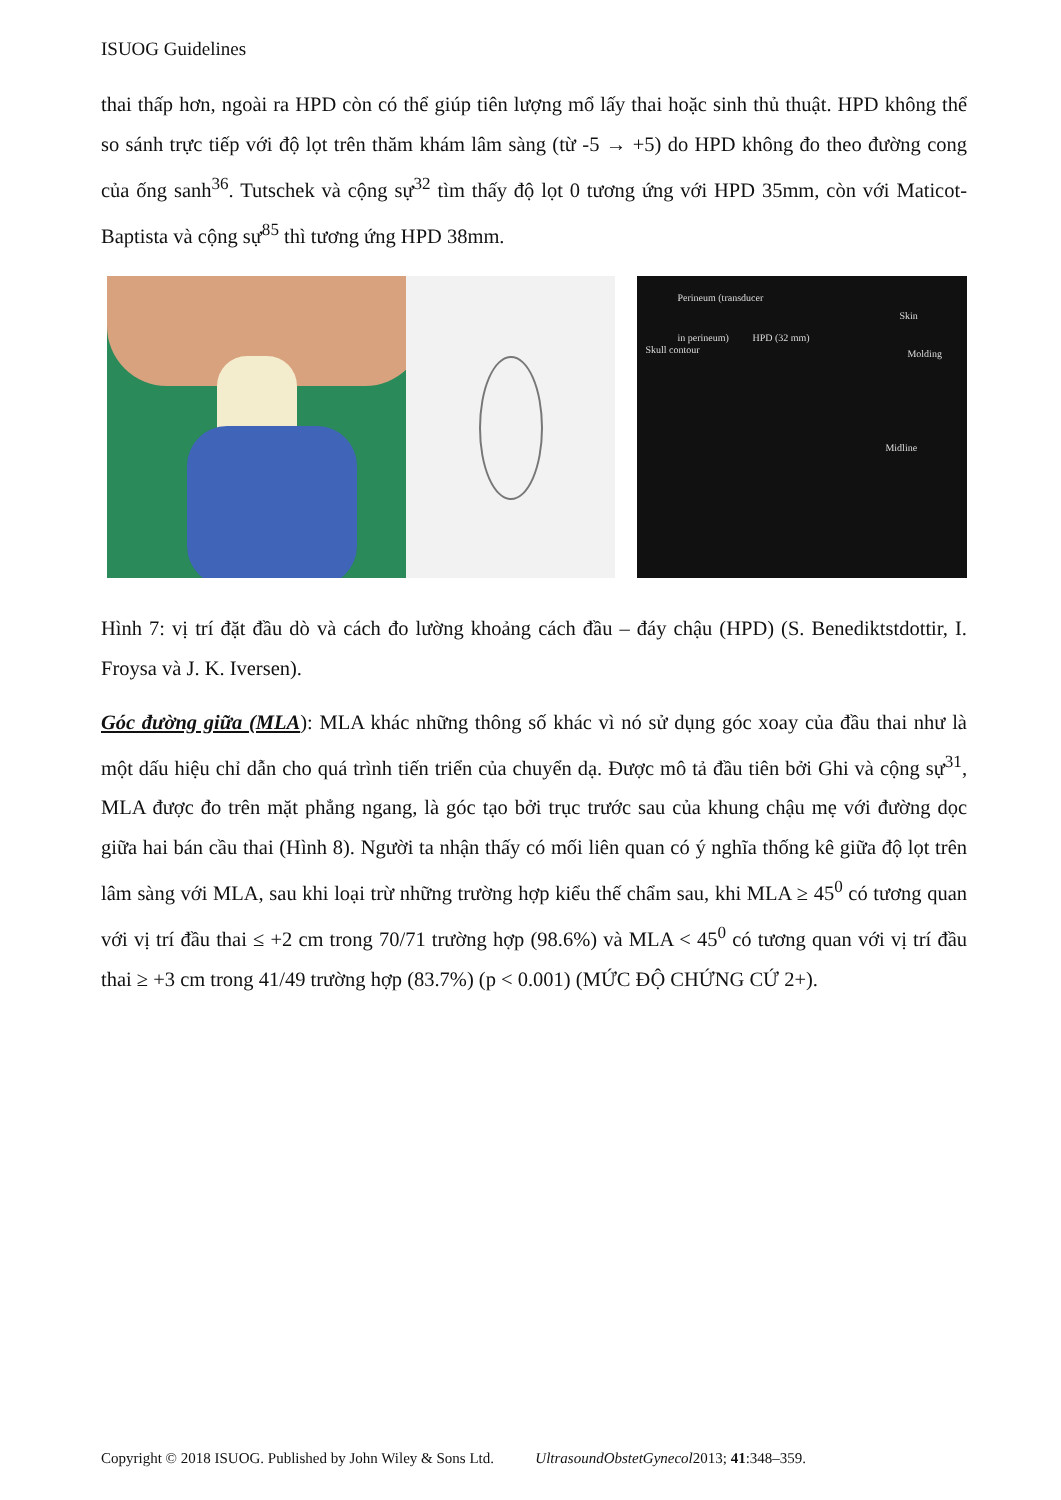ISUOG Guidelines
thai thấp hơn, ngoài ra HPD còn có thể giúp tiên lượng mổ lấy thai hoặc sinh thủ thuật. HPD không thể so sánh trực tiếp với độ lọt trên thăm khám lâm sàng (từ -5 → +5) do HPD không đo theo đường cong của ống sanh<sup>36</sup>. Tutschek và cộng sự<sup>32</sup> tìm thấy độ lọt 0 tương ứng với HPD 35mm, còn với Maticot-Baptista và cộng sự<sup>85</sup> thì tương ứng HPD 38mm.
Perineum (transducer
in perineum)
Skin
HPD (32 mm)
Skull contour Molding
Midline
Hình 7: vị trí đặt đầu dò và cách đo lường khoảng cách đầu – đáy chậu (HPD) (S. Benediktstdottir, I. Froysa và J. K. Iversen).
Góc đường giữa (MLA): MLA khác những thông số khác vì nó sử dụng góc xoay của đầu thai như là một dấu hiệu chỉ dẫn cho quá trình tiến triển của chuyển dạ. Được mô tả đầu tiên bởi Ghi và cộng sự<sup>31</sup>, MLA được đo trên mặt phẳng ngang, là góc tạo bởi trục trước sau của khung chậu mẹ với đường dọc giữa hai bán cầu thai (Hình 8). Người ta nhận thấy có mối liên quan có ý nghĩa thống kê giữa độ lọt trên lâm sàng với MLA, sau khi loại trừ những trường hợp kiểu thế chẩm sau, khi MLA ≥ 45<sup>0</sup> có tương quan với vị trí đầu thai ≤ +2 cm trong 70/71 trường hợp (98.6%) và MLA < 45<sup>0</sup> có tương quan với vị trí đầu thai ≥ +3 cm trong 41/49 trường hợp (83.7%) (p < 0.001) (MỨC ĐỘ CHỨNG CỨ 2+).
Copyright © 2018 ISUOG. Published by John Wiley & Sons Ltd. UltrasoundObstetGynecol2013; 41:348–359.